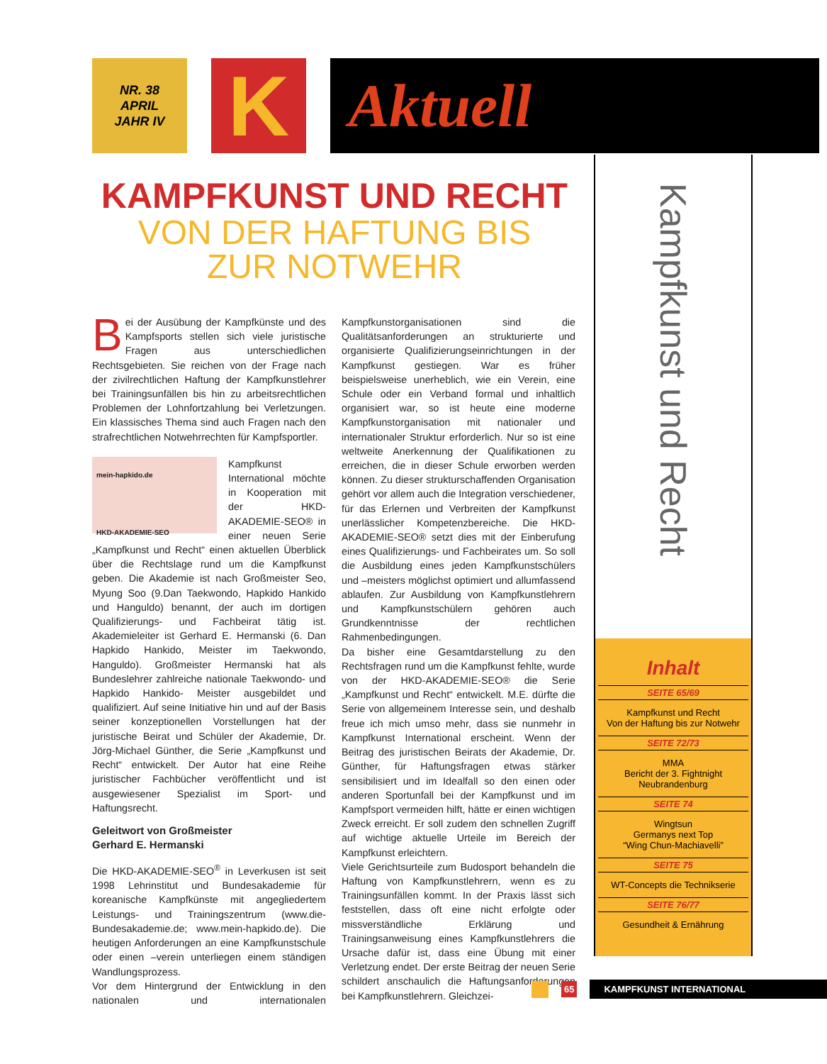NR. 38
APRIL
JAHR IV
K
Aktuell
KAMPFKUNST UND RECHT
VON DER HAFTUNG BIS
ZUR NOTWEHR
Bei der Ausübung der Kampfkünste und des Kampfsports stellen sich viele juristische Fragen aus unterschiedlichen Rechtsgebieten. Sie reichen von der Frage nach der zivilrechtlichen Haftung der Kampfkunstlehrer bei Trainingsunfällen bis hin zu arbeitsrechtlichen Problemen der Lohnfortzahlung bei Verletzungen. Ein klassisches Thema sind auch Fragen nach den strafrechtlichen Notwehrrechten für Kampfsportler.
mein-hapkido.de
HKD-AKADEMIE-SEO
Kampfkunst International möchte in Kooperation mit der HKD-AKADEMIE-SEO® in einer neuen Serie „Kampfkunst und Recht“ einen aktuellen Überblick über die Rechtslage rund um die Kampfkunst geben. Die Akademie ist nach Großmeister Seo, Myung Soo (9.Dan Taekwondo, Hapkido Hankido und Hanguldo) benannt, der auch im dortigen Qualifizierungs- und Fachbeirat tätig ist. Akademieleiter ist Gerhard E. Hermanski (6. Dan Hapkido Hankido, Meister im Taekwondo, Hanguldo). Großmeister Hermanski hat als Bundeslehrer zahlreiche nationale Taekwondo- und Hapkido Hankido- Meister ausgebildet und qualifiziert. Auf seine Initiative hin und auf der Basis seiner konzeptionellen Vorstellungen hat der juristische Beirat und Schüler der Akademie, Dr. Jörg-Michael Günther, die Serie „Kampfkunst und Recht“ entwickelt. Der Autor hat eine Reihe juristischer Fachbücher veröffentlicht und ist ausgewiesener Spezialist im Sport- und Haftungsrecht.
Geleitwort von Großmeister
Gerhard E. Hermanski
Die HKD-AKADEMIE-SEO<sup>®</sup> in Leverkusen ist seit 1998 Lehrinstitut und Bundesakademie für koreanische Kampfkünste mit angegliedertem Leistungs- und Trainingszentrum (www.die-Bundesakademie.de; www.mein-hapkido.de). Die heutigen Anforderungen an eine Kampfkunstschule oder einen –verein unterliegen einem ständigen Wandlungsprozess.
Vor dem Hintergrund der Entwicklung in den nationalen und internationalen Kampfkunstorganisationen sind die Qualitätsanforderungen an strukturierte und organisierte Qualifizierungseinrichtungen in der Kampfkunst gestiegen. War es früher beispielsweise unerheblich, wie ein Verein, eine Schule oder ein Verband formal und inhaltlich organisiert war, so ist heute eine moderne Kampfkunstorganisation mit nationaler und internationaler Struktur erforderlich. Nur so ist eine weltweite Anerkennung der Qualifikationen zu erreichen, die in dieser Schule erworben werden können. Zu dieser strukturschaffenden Organisation gehört vor allem auch die Integration verschiedener, für das Erlernen und Verbreiten der Kampfkunst unerlässlicher Kompetenzbereiche. Die HKD-AKADEMIE-SEO® setzt dies mit der Einberufung eines Qualifizierungs- und Fachbeirates um. So soll die Ausbildung eines jeden Kampfkunstschülers und –meisters möglichst optimiert und allumfassend ablaufen. Zur Ausbildung von Kampfkunstlehrern und Kampfkunstschülern gehören auch Grundkenntnisse der rechtlichen Rahmenbedingungen.
Da bisher eine Gesamtdarstellung zu den Rechtsfragen rund um die Kampfkunst fehlte, wurde von der HKD-AKADEMIE-SEO® die Serie „Kampfkunst und Recht“ entwickelt. M.E. dürfte die Serie von allgemeinem Interesse sein, und deshalb freue ich mich umso mehr, dass sie nunmehr in Kampfkunst International erscheint. Wenn der Beitrag des juristischen Beirats der Akademie, Dr. Günther, für Haftungsfragen etwas stärker sensibilisiert und im Idealfall so den einen oder anderen Sportunfall bei der Kampfkunst und im Kampfsport vermeiden hilft, hätte er einen wichtigen Zweck erreicht. Er soll zudem den schnellen Zugriff auf wichtige aktuelle Urteile im Bereich der Kampfkunst erleichtern.
Viele Gerichtsurteile zum Budosport behandeln die Haftung von Kampfkunstlehrern, wenn es zu Trainingsunfällen kommt. In der Praxis lässt sich feststellen, dass oft eine nicht erfolgte oder missverständliche Erklärung und Trainingsanweisung eines Kampfkunstlehrers die Ursache dafür ist, dass eine Übung mit einer Verletzung endet. Der erste Beitrag der neuen Serie schildert anschaulich die Haftungsanforderungen bei Kampfkunstlehrern. Gleichzei-
Kampfkunst und Recht
Inhalt
SEITE 65/69
Kampfkunst und Recht
Von der Haftung bis zur Notwehr
SEITE 72/73
MMA
Bericht der 3. Fightnight
Neubrandenburg
SEITE 74
Wingtsun
Germanys next Top
“Wing Chun-Machiavelli”
SEITE 75
WT-Concepts die Technikserie
SEITE 76/77
Gesundheit & Ernährung
65 KAMPFKUNST INTERNATIONAL